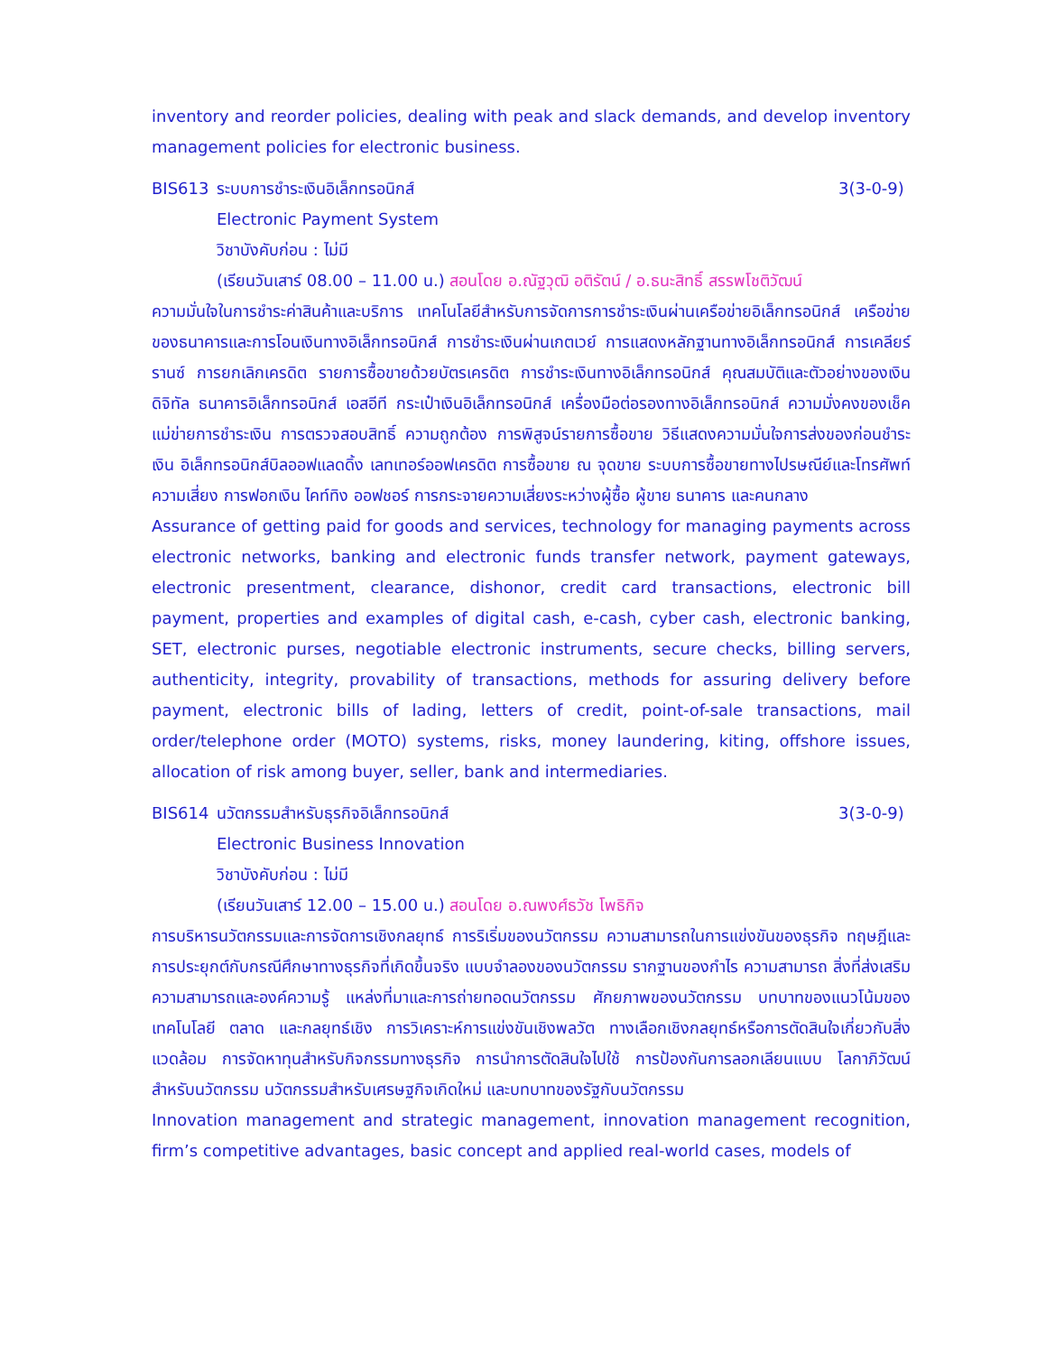inventory and reorder policies, dealing with peak and slack demands, and develop inventory management policies for electronic business.
BIS613 ระบบการชำระเงินอิเล็กทรอนิกส์ 3(3-0-9)
Electronic Payment System
วิชาบังคับก่อน : ไม่มี
(เรียนวันเสาร์ 08.00 – 11.00 น.) สอนโดย อ.ณัฐวุฒิ อติรัตน์ / อ.ธนะสิทธิ์ สรรพโชติวัฒน์
ความมั่นใจในการชำระค่าสินค้าและบริการ เทคโนโลยีสำหรับการจัดการการชำระเงินผ่านเครือข่ายอิเล็กทรอนิกส์ เครือข่ายของธนาคารและการโอนเงินทางอิเล็กทรอนิกส์ การชำระเงินผ่านเกตเวย์ การแสดงหลักฐานทางอิเล็กทรอนิกส์ การเคลียร์รานซ์ การยกเลิกเครดิต รายการซื้อขายด้วยบัตรเครดิต การชำระเงินทางอิเล็กทรอนิกส์ คุณสมบัติและตัวอย่างของเงินดิจิทัล ธนาคารอิเล็กทรอนิกส์ เอสอีที กระเป๋าเงินอิเล็กทรอนิกส์ เครื่องมือต่อรองทางอิเล็กทรอนิกส์ ความมั่งคงของเช็ค แม่ข่ายการชำระเงิน การตรวจสอบสิทธิ์ ความถูกต้อง การพิสูจน์รายการซื้อขาย วิธีแสดงความมั่นใจการส่งของก่อนชำระเงิน อิเล็กทรอนิกส์บิลออฟแลดดิ้ง เลทเทอร์ออฟเครดิต การซื้อขาย ณ จุดขาย ระบบการซื้อขายทางไปรษณีย์และโทรศัพท์ ความเสี่ยง การฟอกเงิน ไคท์ทิง ออฟชอร์ การกระจายความเสี่ยงระหว่างผู้ซื้อ ผู้ขาย ธนาคาร และคนกลาง
Assurance of getting paid for goods and services, technology for managing payments across electronic networks, banking and electronic funds transfer network, payment gateways, electronic presentment, clearance, dishonor, credit card transactions, electronic bill payment, properties and examples of digital cash, e-cash, cyber cash, electronic banking, SET, electronic purses, negotiable electronic instruments, secure checks, billing servers, authenticity, integrity, provability of transactions, methods for assuring delivery before payment, electronic bills of lading, letters of credit, point-of-sale transactions, mail order/telephone order (MOTO) systems, risks, money laundering, kiting, offshore issues, allocation of risk among buyer, seller, bank and intermediaries.
BIS614 นวัตกรรมสำหรับธุรกิจอิเล็กทรอนิกส์ 3(3-0-9)
Electronic Business Innovation
วิชาบังคับก่อน : ไม่มี
(เรียนวันเสาร์ 12.00 – 15.00 น.) สอนโดย อ.ณพงศ์ธวัช โพธิกิจ
การบริหารนวัตกรรมและการจัดการเชิงกลยุทธ์ การริเริ่มของนวัตกรรม ความสามารถในการแข่งขันของธุรกิจ ทฤษฎีและการประยุกต์กับกรณีศึกษาทางธุรกิจที่เกิดขึ้นจริง แบบจำลองของนวัตกรรม รากฐานของกำไร ความสามารถ สิ่งที่ส่งเสริมความสามารถและองค์ความรู้ แหล่งที่มาและการถ่ายทอดนวัตกรรม ศักยภาพของนวัตกรรม บทบาทของแนวโน้มของเทคโนโลยี ตลาด และกลยุทธ์เชิง การวิเคราะห์การแข่งขันเชิงพลวัต ทางเลือกเชิงกลยุทธ์หรือการตัดสินใจเกี่ยวกับสิ่งแวดล้อม การจัดหาทุนสำหรับกิจกรรมทางธุรกิจ การนำการตัดสินใจไปใช้ การป้องกันการลอกเลียนแบบ โลกาภิวัฒน์สำหรับนวัตกรรม นวัตกรรมสำหรับเศรษฐกิจเกิดใหม่ และบทบาทของรัฐกับนวัตกรรม
Innovation management and strategic management, innovation management recognition, firm’s competitive advantages, basic concept and applied real-world cases, models of